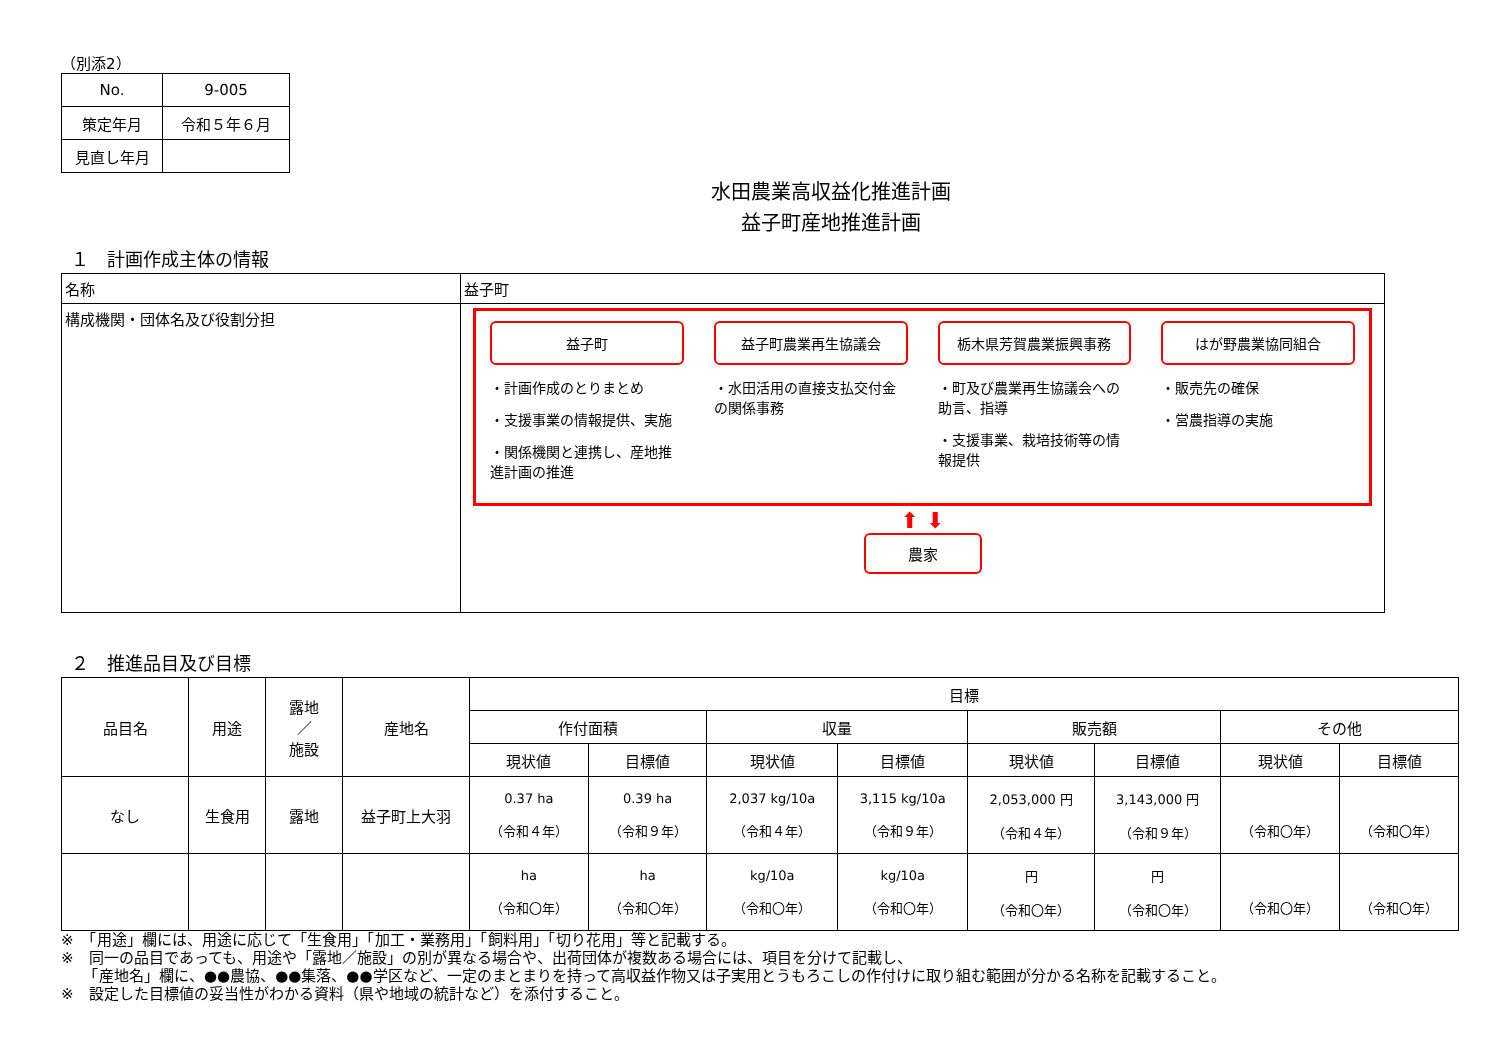（別添2）
| No. | 9-005 |
| 策定年月 | 令和５年６月 |
| 見直し年月 | |
水田農業高収益化推進計画
益子町産地推進計画
１　計画作成主体の情報
| 名称 | 益子町 |
| 構成機関・団体名及び役割分担 | 益子町 ・計画作成のとりまとめ ・支援事業の情報提供、実施 ・関係機関と連携し、産地推進計画の推進 益子町農業再生協議会 ・水田活用の直接支払交付金の関係事務 栃木県芳賀農業振興事務 ・町及び農業再生協議会への助言、指導 ・支援事業、栽培技術等の情報提供 はが野農業協同組合 ・販売先の確保 ・営農指導の実施 ⬆ ⬇ 農家 |
２　推進品目及び目標
| 品目名 | 用途 | 露地 ／ 施設 | 産地名 | 目標 | | | | | | | |
| | | | | 作付面積 | | 収量 | | 販売額 | | その他 | |
| | | | | 現状値 | 目標値 | 現状値 | 目標値 | 現状値 | 目標値 | 現状値 | 目標値 |
| なし | 生食用 | 露地 | 益子町上大羽 | 0.37 ha （令和４年） | 0.39 ha （令和９年） | 2,037 kg/10a （令和４年） | 3,115 kg/10a （令和９年） | 2,053,000 円 （令和４年） | 3,143,000 円 （令和９年） | （令和〇年） | （令和〇年） |
| | | | | ha （令和〇年） | ha （令和〇年） | kg/10a （令和〇年） | kg/10a （令和〇年） | 円 （令和〇年） | 円 （令和〇年） | （令和〇年） | （令和〇年） |
※　「用途」欄には、用途に応じて「生食用」「加工・業務用」「飼料用」「切り花用」等と記載する。
※　同一の品目であっても、用途や「露地／施設」の別が異なる場合や、出荷団体が複数ある場合には、項目を分けて記載し、
　　「産地名」欄に、●●農協、●●集落、●●学区など、一定のまとまりを持って高収益作物又は子実用とうもろこしの作付けに取り組む範囲が分かる名称を記載すること。
※　設定した目標値の妥当性がわかる資料（県や地域の統計など）を添付すること。